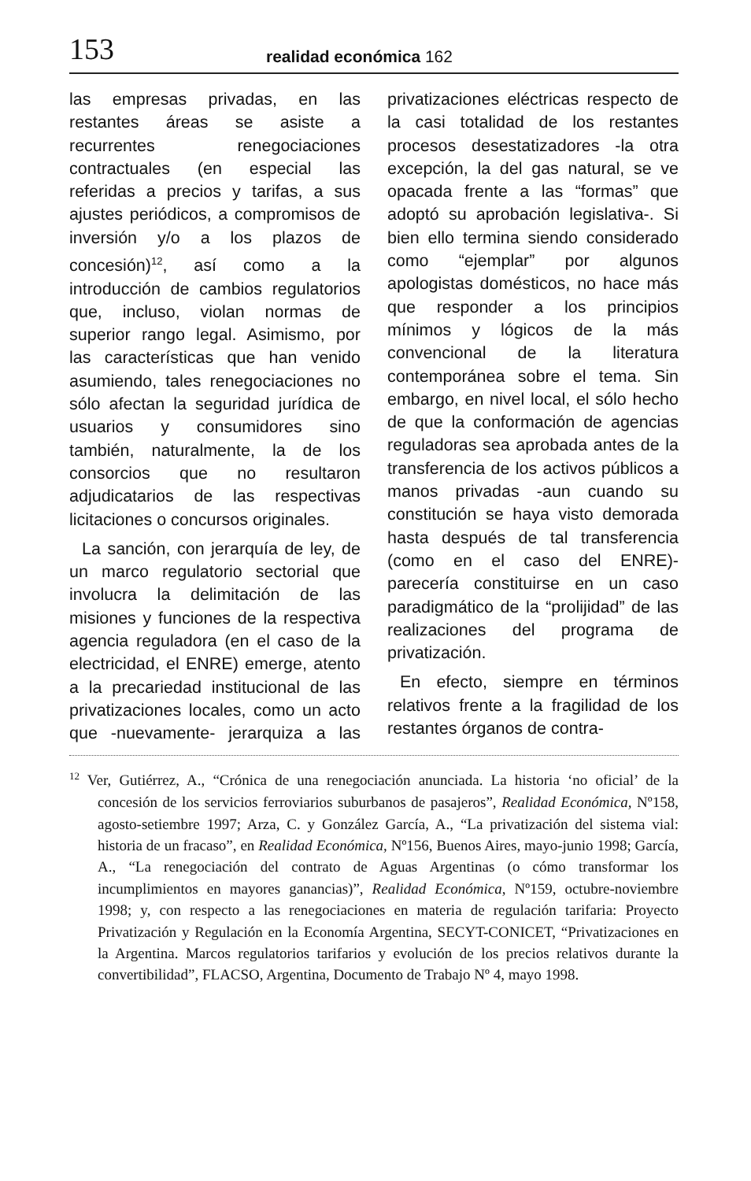153 realidad económica 162
las empresas privadas, en las restantes áreas se asiste a recurrentes renegociaciones contractuales (en especial las referidas a precios y tarifas, a sus ajustes periódicos, a compromisos de inversión y/o a los plazos de concesión)<sup>12</sup>, así como a la introducción de cambios regulatorios que, incluso, violan normas de superior rango legal. Asimismo, por las características que han venido asumiendo, tales renegociaciones no sólo afectan la seguridad jurídica de usuarios y consumidores sino también, naturalmente, la de los consorcios que no resultaron adjudicatarios de las respectivas licitaciones o concursos originales.
La sanción, con jerarquía de ley, de un marco regulatorio sectorial que involucra la delimitación de las misiones y funciones de la respectiva agencia reguladora (en el caso de la electricidad, el ENRE) emerge, atento a la precariedad institucional de las privatizaciones locales, como un acto que -nuevamente- jerarquiza a las privatizaciones eléctricas respecto de la casi totalidad de los restantes procesos desestatizadores -la otra excepción, la del gas natural, se ve opacada frente a las “formas” que adoptó su aprobación legislativa-. Si bien ello termina siendo considerado como “ejemplar” por algunos apologistas domésticos, no hace más que responder a los principios mínimos y lógicos de la más convencional de la literatura contemporánea sobre el tema. Sin embargo, en nivel local, el sólo hecho de que la conformación de agencias reguladoras sea aprobada antes de la transferencia de los activos públicos a manos privadas -aun cuando su constitución se haya visto demorada hasta después de tal transferencia (como en el caso del ENRE)- parecería constituirse en un caso paradigmático de la “prolijidad” de las realizaciones del programa de privatización.
En efecto, siempre en términos relativos frente a la fragilidad de los restantes órganos de contra-
<sup>12</sup> Ver, Gutiérrez, A., “Crónica de una renegociación anunciada. La historia ‘no oficial’ de la concesión de los servicios ferroviarios suburbanos de pasajeros”, Realidad Económica, Nº158, agosto-setiembre 1997; Arza, C. y González García, A., “La privatización del sistema vial: historia de un fracaso”, en Realidad Económica, Nº156, Buenos Aires, mayo-junio 1998; García, A., “La renegociación del contrato de Aguas Argentinas (o cómo transformar los incumplimientos en mayores ganancias)”, Realidad Económica, Nº159, octubre-noviembre 1998; y, con respecto a las renegociaciones en materia de regulación tarifaria: Proyecto Privatización y Regulación en la Economía Argentina, SECYT-CONICET, “Privatizaciones en la Argentina. Marcos regulatorios tarifarios y evolución de los precios relativos durante la convertibilidad”, FLACSO, Argentina, Documento de Trabajo Nº 4, mayo 1998.